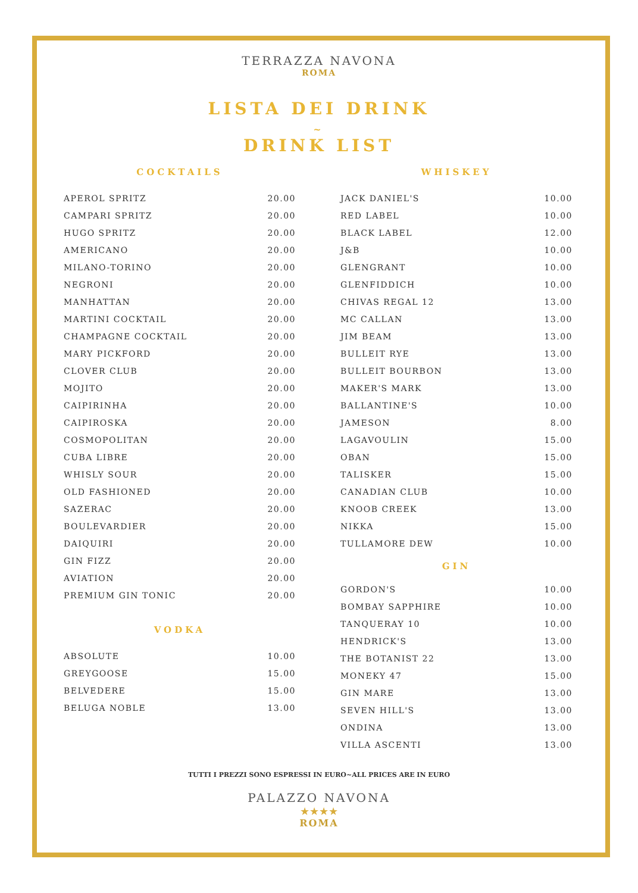TERRAZZA NAVONA
ROMA
LISTA DEI DRINK
~
DRINK LIST
COCKTAILS
| APEROL SPRITZ | 20.00 |
| CAMPARI SPRITZ | 20.00 |
| HUGO SPRITZ | 20.00 |
| AMERICANO | 20.00 |
| MILANO-TORINO | 20.00 |
| NEGRONI | 20.00 |
| MANHATTAN | 20.00 |
| MARTINI COCKTAIL | 20.00 |
| CHAMPAGNE COCKTAIL | 20.00 |
| MARY PICKFORD | 20.00 |
| CLOVER CLUB | 20.00 |
| MOJITO | 20.00 |
| CAIPIRINHA | 20.00 |
| CAIPIROSKA | 20.00 |
| COSMOPOLITAN | 20.00 |
| CUBA LIBRE | 20.00 |
| WHISLY SOUR | 20.00 |
| OLD FASHIONED | 20.00 |
| SAZERAC | 20.00 |
| BOULEVARDIER | 20.00 |
| DAIQUIRI | 20.00 |
| GIN FIZZ | 20.00 |
| AVIATION | 20.00 |
| PREMIUM GIN TONIC | 20.00 |
VODKA
| ABSOLUTE | 10.00 |
| GREYGOOSE | 15.00 |
| BELVEDERE | 15.00 |
| BELUGA NOBLE | 13.00 |
WHISKEY
| JACK DANIEL'S | 10.00 |
| RED LABEL | 10.00 |
| BLACK LABEL | 12.00 |
| J&B | 10.00 |
| GLENGRANT | 10.00 |
| GLENFIDDICH | 10.00 |
| CHIVAS REGAL 12 | 13.00 |
| MC CALLAN | 13.00 |
| JIM BEAM | 13.00 |
| BULLEIT RYE | 13.00 |
| BULLEIT BOURBON | 13.00 |
| MAKER'S MARK | 13.00 |
| BALLANTINE'S | 10.00 |
| JAMESON | 8.00 |
| LAGAVOULIN | 15.00 |
| OBAN | 15.00 |
| TALISKER | 15.00 |
| CANADIAN CLUB | 10.00 |
| KNOOB CREEK | 13.00 |
| NIKKA | 15.00 |
| TULLAMORE DEW | 10.00 |
GIN
| GORDON'S | 10.00 |
| BOMBAY SAPPHIRE | 10.00 |
| TANQUERAY 10 | 10.00 |
| HENDRICK'S | 13.00 |
| THE BOTANIST 22 | 13.00 |
| MONEKY 47 | 15.00 |
| GIN MARE | 13.00 |
| SEVEN HILL'S | 13.00 |
| ONDINA | 13.00 |
| VILLA ASCENTI | 13.00 |
TUTTI I PREZZI SONO ESPRESSI IN EURO~ALL PRICES ARE IN EURO
PALAZZO NAVONA
★★★★
ROMA